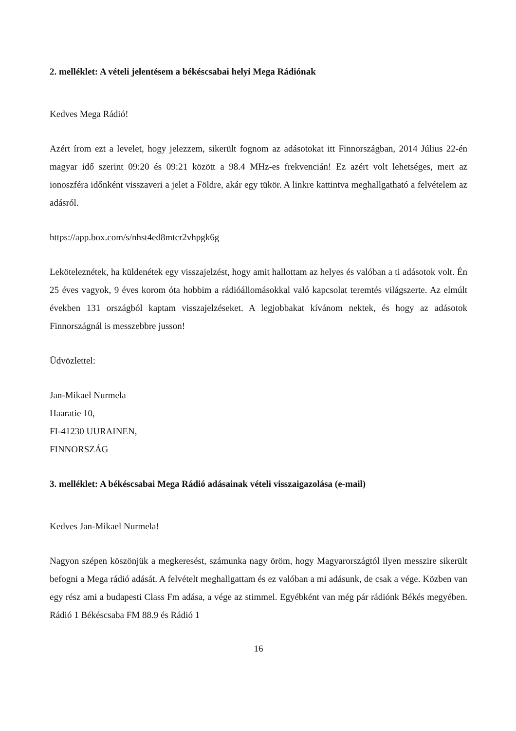2. melléklet: A vételi jelentésem a békéscsabai helyi Mega Rádiónak
Kedves Mega Rádió!
Azért írom ezt a levelet, hogy jelezzem, sikerült fognom az adásotokat itt Finnországban, 2014 Július 22-én magyar idő szerint 09:20 és 09:21 között a 98.4 MHz-es frekvencián! Ez azért volt lehetséges, mert az ionoszféra időnként visszaveri a jelet a Földre, akár egy tükör. A linkre kattintva meghallgatható a felvételem az adásról.
https://app.box.com/s/nhst4ed8mtcr2vhpgk6g
Leköteleznétek, ha küldenétek egy visszajelzést, hogy amit hallottam az helyes és valóban a ti adásotok volt. Én 25 éves vagyok, 9 éves korom óta hobbim a rádióállomásokkal való kapcsolat teremtés világszerte. Az elmúlt években 131 országból kaptam visszajelzéseket. A legjobbakat kívánom nektek, és hogy az adásotok Finnországnál is messzebbre jusson!
Üdvözlettel:
Jan-Mikael Nurmela
Haaratie 10,
FI-41230 UURAINEN,
FINNORSZÁG
3. melléklet: A békéscsabai Mega Rádió adásainak vételi visszaigazolása (e-mail)
Kedves Jan-Mikael Nurmela!
Nagyon szépen köszönjük a megkeresést, számunka nagy öröm, hogy Magyarországtól ilyen messzire sikerült befogni a Mega rádió adását. A felvételt meghallgattam és ez valóban a mi adásunk, de csak a vége. Közben van egy rész ami a budapesti Class Fm adása, a vége az stimmel. Egyébként van még pár rádiónk Békés megyében. Rádió 1 Békéscsaba FM 88.9 és Rádió 1
16